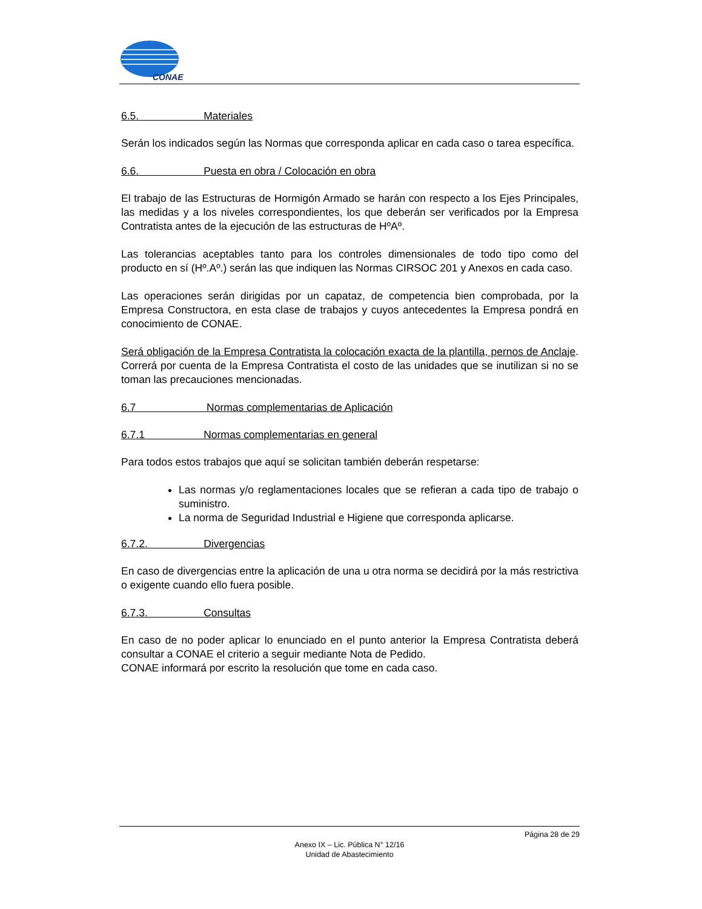CONAE
6.5. Materiales
Serán los indicados según las Normas que corresponda aplicar en cada caso o tarea específica.
6.6. Puesta en obra / Colocación en obra
El trabajo de las Estructuras de Hormigón Armado se harán con respecto a los Ejes Principales, las medidas y a los niveles correspondientes, los que deberán ser verificados por la Empresa Contratista antes de la ejecución de las estructuras de HºAº.
Las tolerancias aceptables tanto para los controles dimensionales de todo tipo como del producto en sí (Hº.Aº.) serán las que indiquen las Normas CIRSOC 201 y Anexos en cada caso.
Las operaciones serán dirigidas por un capataz, de competencia bien comprobada, por la Empresa Constructora, en esta clase de trabajos y cuyos antecedentes la Empresa pondrá en conocimiento de CONAE.
Será obligación de la Empresa Contratista la colocación exacta de la plantilla, pernos de Anclaje. Correrá por cuenta de la Empresa Contratista el costo de las unidades que se inutilizan si no se toman las precauciones mencionadas.
6.7 Normas complementarias de Aplicación
6.7.1 Normas complementarias en general
Para todos estos trabajos que aquí se solicitan también deberán respetarse:
Las normas y/o reglamentaciones locales que se refieran a cada tipo de trabajo o suministro.
La norma de Seguridad Industrial e Higiene que corresponda aplicarse.
6.7.2. Divergencias
En caso de divergencias entre la aplicación de una u otra norma se decidirá por la más restrictiva o exigente cuando ello fuera posible.
6.7.3. Consultas
En caso de no poder aplicar lo enunciado en el punto anterior la Empresa Contratista deberá consultar a CONAE el criterio a seguir mediante Nota de Pedido.
CONAE informará por escrito la resolución que tome en cada caso.
Página 28 de 29
Anexo IX – Lic. Pública N° 12/16
Unidad de Abastecimiento